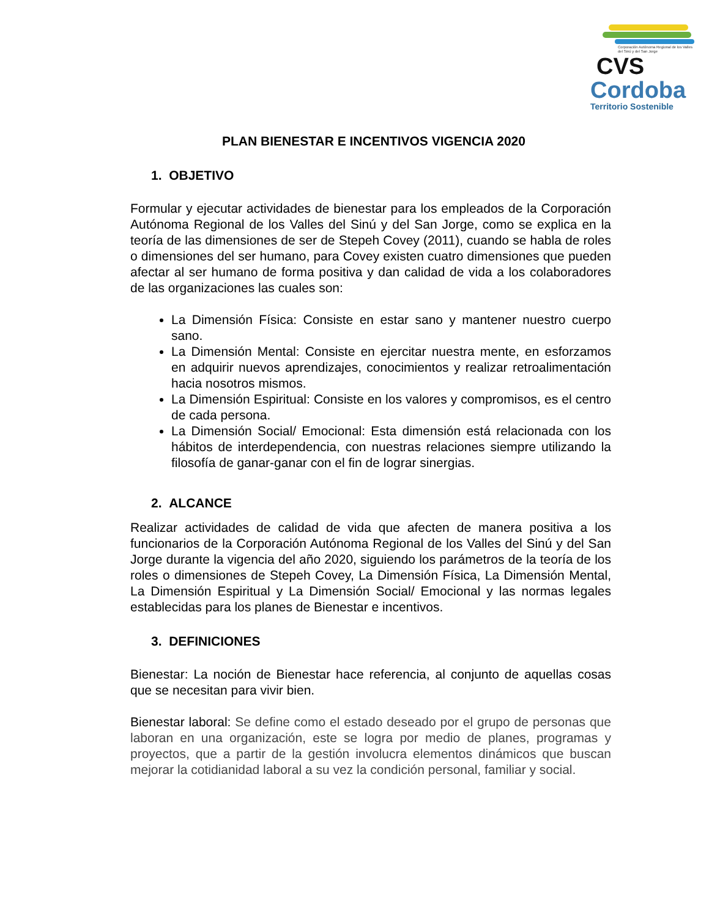Corporación Autónoma Regional de los Valles del Sinú y del San Jorge
CVS
Cordoba
Territorio Sostenible
PLAN BIENESTAR E INCENTIVOS VIGENCIA 2020
1. OBJETIVO
Formular y ejecutar actividades de bienestar para los empleados de la Corporación Autónoma Regional de los Valles del Sinú y del San Jorge, como se explica en la teoría de las dimensiones de ser de Stepeh Covey (2011), cuando se habla de roles o dimensiones del ser humano, para Covey existen cuatro dimensiones que pueden afectar al ser humano de forma positiva y dan calidad de vida a los colaboradores de las organizaciones las cuales son:
La Dimensión Física: Consiste en estar sano y mantener nuestro cuerpo sano.
La Dimensión Mental: Consiste en ejercitar nuestra mente, en esforzamos en adquirir nuevos aprendizajes, conocimientos y realizar retroalimentación hacia nosotros mismos.
La Dimensión Espiritual: Consiste en los valores y compromisos, es el centro de cada persona.
La Dimensión Social/ Emocional: Esta dimensión está relacionada con los hábitos de interdependencia, con nuestras relaciones siempre utilizando la filosofía de ganar-ganar con el fin de lograr sinergias.
2. ALCANCE
Realizar actividades de calidad de vida que afecten de manera positiva a los funcionarios de la Corporación Autónoma Regional de los Valles del Sinú y del San Jorge durante la vigencia del año 2020, siguiendo los parámetros de la teoría de los roles o dimensiones de Stepeh Covey, La Dimensión Física, La Dimensión Mental, La Dimensión Espiritual y La Dimensión Social/ Emocional y las normas legales establecidas para los planes de Bienestar e incentivos.
3. DEFINICIONES
Bienestar: La noción de Bienestar hace referencia, al conjunto de aquellas cosas que se necesitan para vivir bien.
Bienestar laboral: Se define como el estado deseado por el grupo de personas que laboran en una organización, este se logra por medio de planes, programas y proyectos, que a partir de la gestión involucra elementos dinámicos que buscan mejorar la cotidianidad laboral a su vez la condición personal, familiar y social.